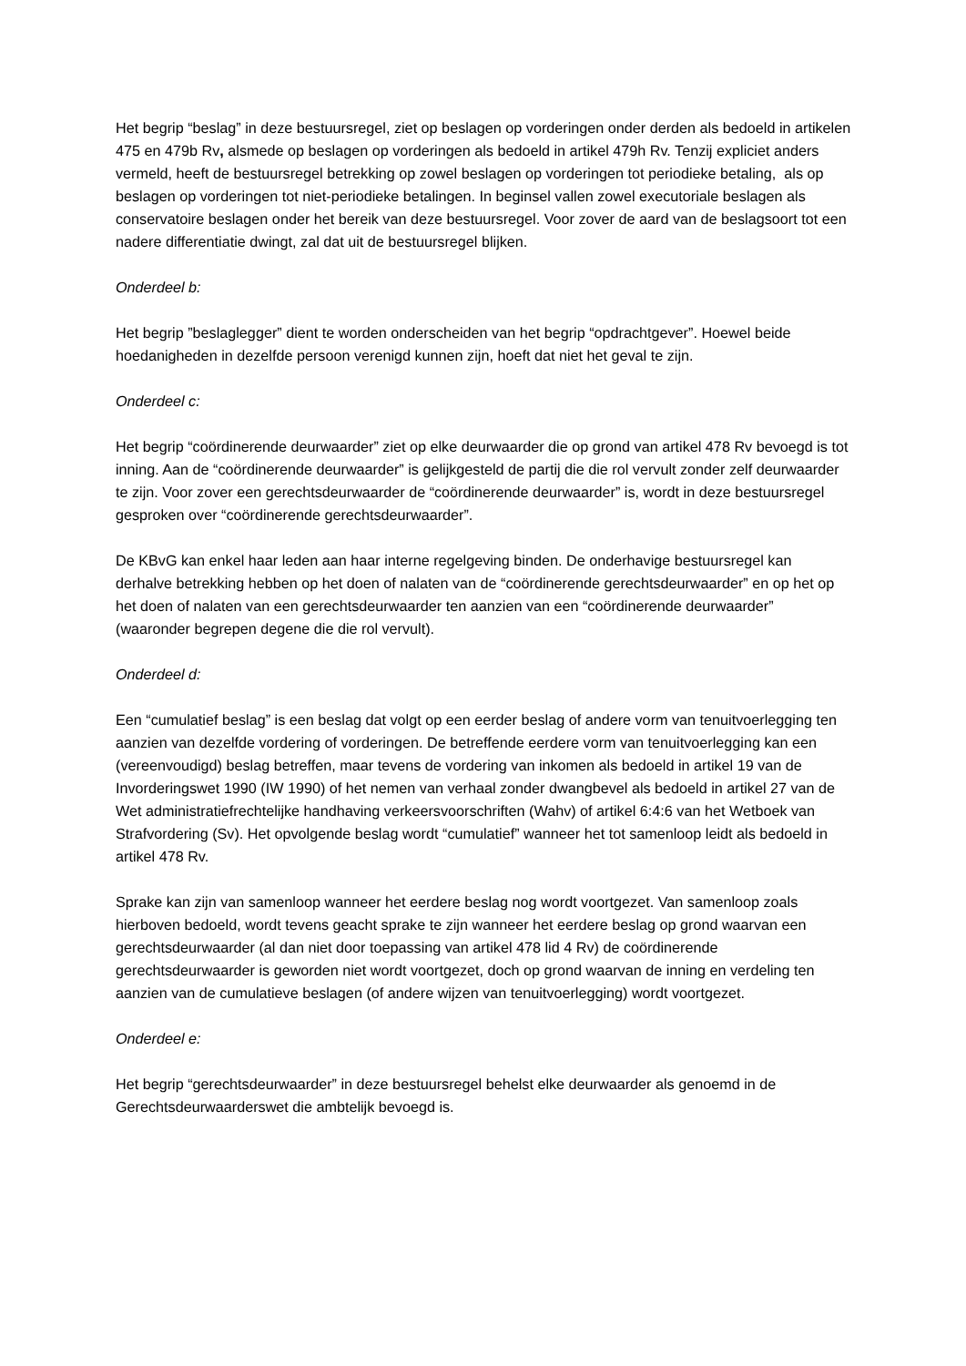Het begrip “beslag” in deze bestuursregel, ziet op beslagen op vorderingen onder derden als bedoeld in artikelen 475 en 479b Rv, alsmede op beslagen op vorderingen als bedoeld in artikel 479h Rv. Tenzij expliciet anders vermeld, heeft de bestuursregel betrekking op zowel beslagen op vorderingen tot periodieke betaling, als op beslagen op vorderingen tot niet-periodieke betalingen. In beginsel vallen zowel executoriale beslagen als conservatoire beslagen onder het bereik van deze bestuursregel. Voor zover de aard van de beslagsoort tot een nadere differentiatie dwingt, zal dat uit de bestuursregel blijken.
Onderdeel b:
Het begrip ”beslaglegger” dient te worden onderscheiden van het begrip “opdrachtgever”. Hoewel beide hoedanigheden in dezelfde persoon verenigd kunnen zijn, hoeft dat niet het geval te zijn.
Onderdeel c:
Het begrip “coördinerende deurwaarder” ziet op elke deurwaarder die op grond van artikel 478 Rv bevoegd is tot inning. Aan de “coördinerende deurwaarder” is gelijkgesteld de partij die die rol vervult zonder zelf deurwaarder te zijn. Voor zover een gerechtsdeurwaarder de “coördinerende deurwaarder” is, wordt in deze bestuursregel gesproken over “coördinerende gerechtsdeurwaarder”.
De KBvG kan enkel haar leden aan haar interne regelgeving binden. De onderhavige bestuursregel kan derhalve betrekking hebben op het doen of nalaten van de “coördinerende gerechtsdeurwaarder” en op het op het doen of nalaten van een gerechtsdeurwaarder ten aanzien van een “coördinerende deurwaarder” (waaronder begrepen degene die die rol vervult).
Onderdeel d:
Een “cumulatief beslag” is een beslag dat volgt op een eerder beslag of andere vorm van tenuitvoerlegging ten aanzien van dezelfde vordering of vorderingen. De betreffende eerdere vorm van tenuitvoerlegging kan een (vereenvoudigd) beslag betreffen, maar tevens de vordering van inkomen als bedoeld in artikel 19 van de Invorderingswet 1990 (IW 1990) of het nemen van verhaal zonder dwangbevel als bedoeld in artikel 27 van de Wet administratiefrechtelijke handhaving verkeersvoorschriften (Wahv) of artikel 6:4:6 van het Wetboek van Strafvordering (Sv). Het opvolgende beslag wordt “cumulatief” wanneer het tot samenloop leidt als bedoeld in artikel 478 Rv.
Sprake kan zijn van samenloop wanneer het eerdere beslag nog wordt voortgezet. Van samenloop zoals hierboven bedoeld, wordt tevens geacht sprake te zijn wanneer het eerdere beslag op grond waarvan een gerechtsdeurwaarder (al dan niet door toepassing van artikel 478 lid 4 Rv) de coördinerende gerechtsdeurwaarder is geworden niet wordt voortgezet, doch op grond waarvan de inning en verdeling ten aanzien van de cumulatieve beslagen (of andere wijzen van tenuitvoerlegging) wordt voortgezet.
Onderdeel e:
Het begrip “gerechtsdeurwaarder” in deze bestuursregel behelst elke deurwaarder als genoemd in de Gerechtsdeurwaarderswet die ambtelijk bevoegd is.